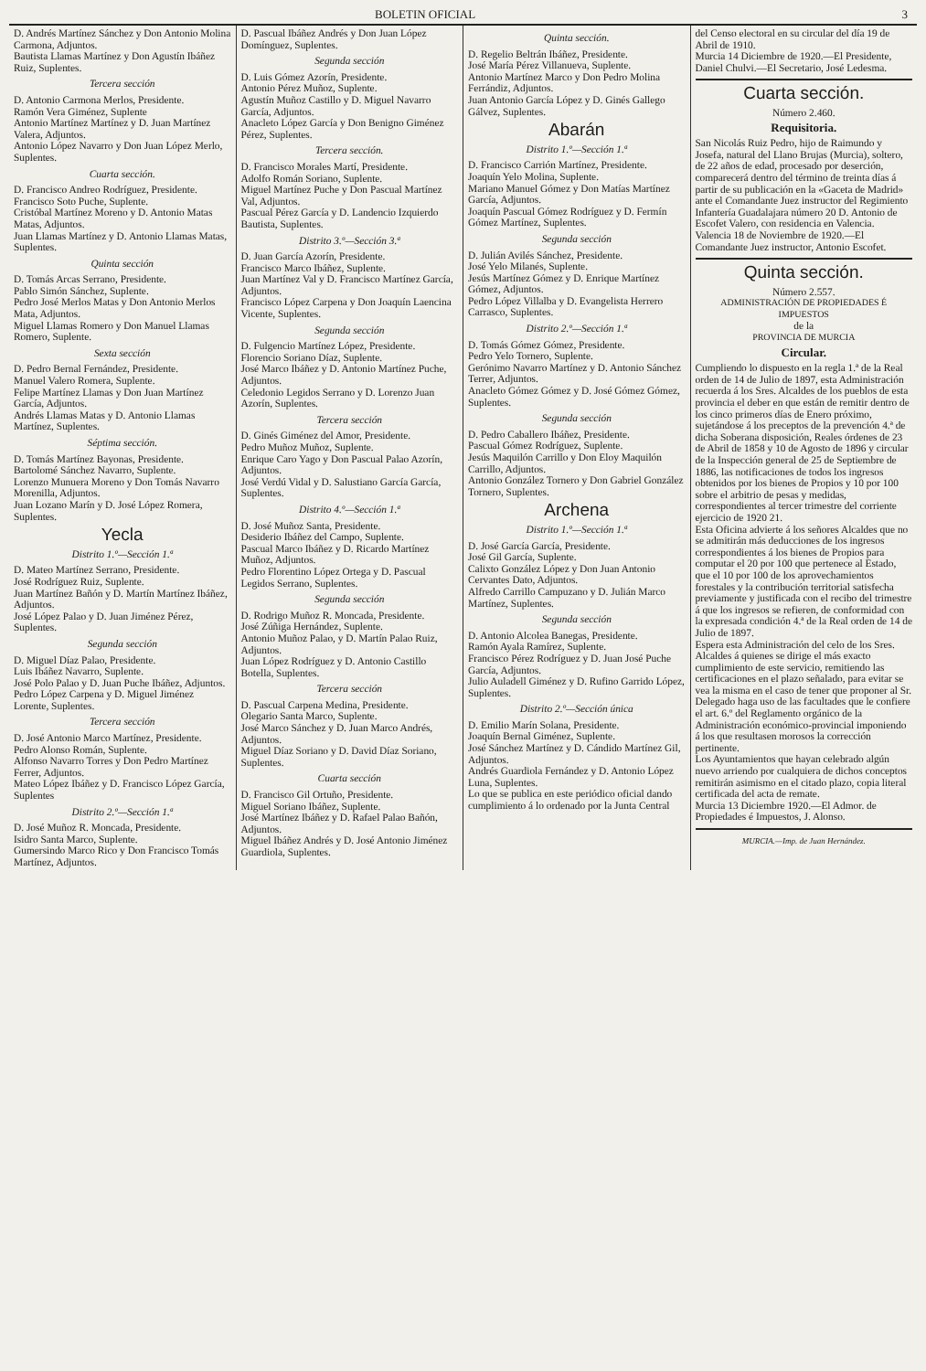BOLETIN OFICIAL 3
D. Andrés Martínez Sánchez y Don Antonio Molina Carmona, Adjuntos.
Bautista Llamas Martínez y Don Agustín Ibáñez Ruiz, Suplentes.
Tercera sección
D. Antonio Carmona Merlos, Presidente.
Ramón Vera Giménez, Suplente
Antonio Martínez Martínez y D. Juan Martínez Valera, Adjuntos.
Antonio López Navarro y Don Juan López Merlo, Suplentes.
Cuarta sección.
D. Francisco Andreo Rodríguez, Presidente.
Francisco Soto Puche, Suplente.
Cristóbal Martínez Moreno y D. Antonio Matas Matas, Adjuntos.
Juan Llamas Martínez y D. Antonio Llamas Matas, Suplentes.
Quinta sección
D. Tomás Arcas Serrano, Presidente.
Pablo Simón Sánchez, Suplente.
Pedro José Merlos Matas y Don Antonio Merlos Mata, Adjuntos.
Miguel Llamas Romero y Don Manuel Llamas Romero, Suplente.
Sexta sección
D. Pedro Bernal Fernández, Presidente.
Manuel Valero Romera, Suplente.
Felipe Martínez Llamas y Don Juan Martínez García, Adjuntos.
Andrés Llamas Matas y D. Antonio Llamas Martínez, Suplentes.
Séptima sección.
D. Tomás Martínez Bayonas, Presidente.
Bartolomé Sánchez Navarro, Suplente.
Lorenzo Munuera Moreno y Don Tomás Navarro Morenilla, Adjuntos.
Juan Lozano Marín y D. José López Romera, Suplentes.
Yecla
Distrito 1.º—Sección 1.ª
D. Mateo Martínez Serrano, Presidente.
José Rodríguez Ruiz, Suplente.
Juan Martínez Bañón y D. Martín Martínez Ibáñez, Adjuntos.
José López Palao y D. Juan Jiménez Pérez, Suplentes.
Segunda sección
D. Miguel Díaz Palao, Presidente.
Luis Ibáñez Navarro, Suplente.
José Polo Palao y D. Juan Puche Ibáñez, Adjuntos.
Pedro López Carpena y D. Miguel Jiménez Lorente, Suplentes.
Tercera sección
D. José Antonio Marco Martínez, Presidente.
Pedro Alonso Román, Suplente.
Alfonso Navarro Torres y Don Pedro Martínez Ferrer, Adjuntos.
Mateo López Ibáñez y D. Francisco López García, Suplentes
Distrito 2.º—Sección 1.ª
D. José Muñoz R. Moncada, Presidente.
Isidro Santa Marco, Suplente.
Gumersindo Marco Rico y Don Francisco Tomás Martínez, Adjuntos.
D. Pascual Ibáñez Andrés y Don Juan López Domínguez, Suplentes.
Segunda sección
D. Luis Gómez Azorín, Presidente.
Antonio Pérez Muñoz, Suplente.
Agustín Muñoz Castillo y D. Miguel Navarro García, Adjuntos.
Anacleto López García y Don Benigno Giménez Pérez, Suplentes.
Tercera sección.
D. Francisco Morales Martí, Presidente.
Adolfo Román Soriano, Suplente.
Miguel Martínez Puche y Don Pascual Martínez Val, Adjuntos.
Pascual Pérez García y D. Landencio Izquierdo Bautista, Suplentes.
Distrito 3.º—Sección 3.ª
D. Juan García Azorín, Presidente.
Francisco Marco Ibáñez, Suplente.
Juan Martínez Val y D. Francisco Martínez García, Adjuntos.
Francisco López Carpena y Don Joaquín Laencina Vicente, Suplentes.
Segunda sección
D. Fulgencio Martínez López, Presidente.
Florencio Soriano Díaz, Suplente.
José Marco Ibáñez y D. Antonio Martínez Puche, Adjuntos.
Celedonio Legidos Serrano y D. Lorenzo Juan Azorín, Suplentes.
Tercera sección
D. Ginés Giménez del Amor, Presidente.
Pedro Muñoz Muñoz, Suplente.
Enrique Caro Yago y Don Pascual Palao Azorín, Adjuntos.
José Verdú Vidal y D. Salustiano García García, Suplentes.
Distrito 4.º—Sección 1.ª
D. José Muñoz Santa, Presidente.
Desiderio Ibáñez del Campo, Suplente.
Pascual Marco Ibáñez y D. Ricardo Martínez Muñoz, Adjuntos.
Pedro Florentino López Ortega y D. Pascual Legidos Serrano, Suplentes.
Segunda sección
D. Rodrigo Muñoz R. Moncada, Presidente.
José Zúñiga Hernández, Suplente.
Antonio Muñoz Palao, y D. Martín Palao Ruiz, Adjuntos.
Juan López Rodríguez y D. Antonio Castillo Botella, Suplentes.
Tercera sección
D. Pascual Carpena Medina, Presidente.
Olegario Santa Marco, Suplente.
José Marco Sánchez y D. Juan Marco Andrés, Adjuntos.
Miguel Díaz Soriano y D. David Díaz Soriano, Suplentes.
Cuarta sección
D. Francisco Gil Ortuño, Presidente.
Miguel Soriano Ibáñez, Suplente.
José Martínez Ibáñez y D. Rafael Palao Bañón, Adjuntos.
Miguel Ibáñez Andrés y D. José Antonio Jiménez Guardiola, Suplentes.
Quinta sección.
D. Regelio Beltrán Ibáñez, Presidente.
José María Pérez Villanueva, Suplente.
Antonio Martínez Marco y Don Pedro Molina Ferrándiz, Adjuntos.
Juan Antonio García López y D. Ginés Gallego Gálvez, Suplentes.
Abarán
Distrito 1.º—Sección 1.ª
D. Francisco Carrión Martínez, Presidente.
Joaquín Yelo Molina, Suplente.
Mariano Manuel Gómez y Don Matías Martínez García, Adjuntos.
Joaquín Pascual Gómez Rodríguez y D. Fermín Gómez Martínez, Suplentes.
Segunda sección
D. Julián Avilés Sánchez, Presidente.
José Yelo Milanés, Suplente.
Jesús Martínez Gómez y D. Enrique Martínez Gómez, Adjuntos.
Pedro López Villalba y D. Evangelista Herrero Carrasco, Suplentes.
Distrito 2.º—Sección 1.ª
D. Tomás Gómez Gómez, Presidente.
Pedro Yelo Tornero, Suplente.
Gerónimo Navarro Martínez y D. Antonio Sánchez Terrer, Adjuntos.
Anacleto Gómez Gómez y D. José Gómez Gómez, Suplentes.
Segunda sección
D. Pedro Caballero Ibáñez, Presidente.
Pascual Gómez Rodríguez, Suplente.
Jesús Maquilón Carrillo y Don Eloy Maquilón Carrillo, Adjuntos.
Antonio González Tornero y Don Gabriel González Tornero, Suplentes.
Archena
Distrito 1.º—Sección 1.ª
D. José García García, Presidente.
José Gil García, Suplente.
Calixto González López y Don Juan Antonio Cervantes Dato, Adjuntos.
Alfredo Carrillo Campuzano y D. Julián Marco Martínez, Suplentes.
Segunda sección
D. Antonio Alcolea Banegas, Presidente.
Ramón Ayala Ramírez, Suplente.
Francisco Pérez Rodríguez y D. Juan José Puche García, Adjuntos.
Julio Auladell Giménez y D. Rufino Garrido López, Suplentes.
Distrito 2.º—Sección única
D. Emilio Marín Solana, Presidente.
Joaquín Bernal Giménez, Suplente.
José Sánchez Martínez y D. Cándido Martínez Gil, Adjuntos.
Andrés Guardiola Fernández y D. Antonio López Luna, Suplentes.
Lo que se publica en este periódico oficial dando cumplimiento á lo ordenado por la Junta Central
del Censo electoral en su circular del día 19 de Abril de 1910.
Murcia 14 Diciembre de 1920.—El Presidente, Daniel Chulvi.—El Secretario, José Ledesma.
Cuarta sección.
Número 2.460.
Requisitoria.
San Nicolás Ruiz Pedro, hijo de Raimundo y Josefa, natural del Llano Brujas (Murcia), soltero, de 22 años de edad, procesado por deserción, comparecerá dentro del término de treinta días á partir de su publicación en la «Gaceta de Madrid» ante el Comandante Juez instructor del Regimiento Infantería Guadalajara número 20 D. Antonio de Escofet Valero, con residencia en Valencia.
Valencia 18 de Noviembre de 1920.—El Comandante Juez instructor, Antonio Escofet.
Quinta sección.
Número 2.557.
ADMINISTRACIÓN DE PROPIEDADES É IMPUESTOS
de la
PROVINCIA DE MURCIA
Circular.
Cumpliendo lo dispuesto en la regla 1.ª de la Real orden de 14 de Julio de 1897, esta Administración recuerda á los Sres. Alcaldes de los pueblos de esta provincia el deber en que están de remitir dentro de los cinco primeros días de Enero próximo, sujetándose á los preceptos de la prevención 4.ª de dicha Soberana disposición, Reales órdenes de 23 de Abril de 1858 y 10 de Agosto de 1896 y circular de la Inspección general de 25 de Septiembre de 1886, las notificaciones de todos los ingresos obtenidos por los bienes de Propios y 10 por 100 sobre el arbitrio de pesas y medidas, correspondientes al tercer trimestre del corriente ejercicio de 1920 21.
Esta Oficina advierte á los señores Alcaldes que no se admitirán más deducciones de los ingresos correspondientes á los bienes de Propios para computar el 20 por 100 que pertenece al Estado, que el 10 por 100 de los aprovechamientos forestales y la contribución territorial satisfecha previamente y justificada con el recibo del trimestre á que los ingresos se refieren, de conformidad con la expresada condición 4.ª de la Real orden de 14 de Julio de 1897.
Espera esta Administración del celo de los Sres. Alcaldes á quienes se dirige el más exacto cumplimiento de este servicio, remitiendo las certificaciones en el plazo señalado, para evitar se vea la misma en el caso de tener que proponer al Sr. Delegado haga uso de las facultades que le confiere el art. 6.º del Reglamento orgánico de la Administración económico-provincial imponiendo á los que resultasen morosos la corrección pertinente.
Los Ayuntamientos que hayan celebrado algún nuevo arriendo por cualquiera de dichos conceptos remitirán asimismo en el citado plazo, copia literal certificada del acta de remate.
Murcia 13 Diciembre 1920.—El Admor. de Propiedades é Impuestos, J. Alonso.
MURCIA.—Imp. de Juan Hernández.